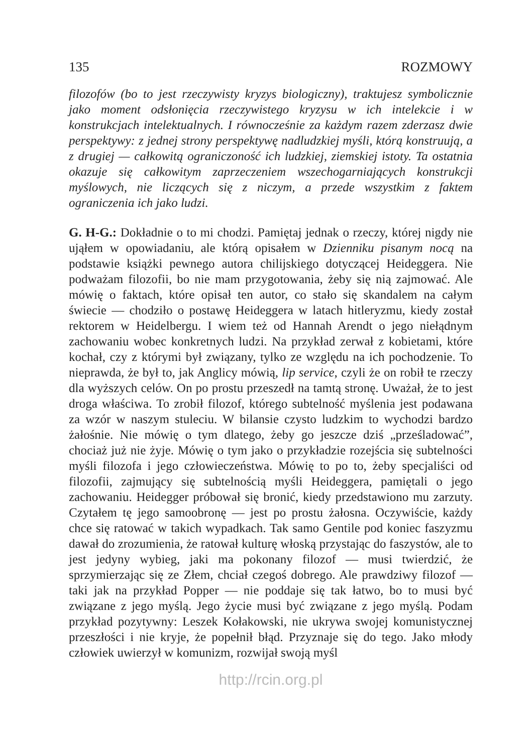135 ROZMOWY
filozofów (bo to jest rzeczywisty kryzys biologiczny), traktujesz symbolicznie jako moment odsłonięcia rzeczywistego kryzysu w ich intelekcie i w konstrukcjach intelektualnych. I równocześnie za każdym razem zderzasz dwie perspektywy: z jednej strony perspektywę nadludzkiej myśli, którą konstruują, a z drugiej — całkowitą ograniczoność ich ludzkiej, ziemskiej istoty. Ta ostatnia okazuje się całkowitym zaprzeczeniem wszechogarniających konstrukcji myślowych, nie liczących się z niczym, a przede wszystkim z faktem ograniczenia ich jako ludzi.
G. H-G.: Dokładnie o to mi chodzi. Pamiętaj jednak o rzeczy, której nigdy nie ująłem w opowiadaniu, ale którą opisałem w Dzienniku pisanym nocą na podstawie książki pewnego autora chilijskiego dotyczącej Heideggera. Nie podważam filozofii, bo nie mam przygotowania, żeby się nią zajmować. Ale mówię o faktach, które opisał ten autor, co stało się skandalem na całym świecie — chodziło o postawę Heideggera w latach hitleryzmu, kiedy został rektorem w Heidelbergu. I wiem też od Hannah Arendt o jego niełądnym zachowaniu wobec konkretnych ludzi. Na przykład zerwał z kobietami, które kochał, czy z którymi był związany, tylko ze względu na ich pochodzenie. To nieprawda, że był to, jak Anglicy mówią, lip service, czyli że on robił te rzeczy dla wyższych celów. On po prostu przeszedł na tamtą stronę. Uważał, że to jest droga właściwa. To zrobił filozof, którego subtelność myślenia jest podawana za wzór w naszym stuleciu. W bilansie czysto ludzkim to wychodzi bardzo żałośnie. Nie mówię o tym dlatego, żeby go jeszcze dziś „prześladować”, chociaż już nie żyje. Mówię o tym jako o przykładzie rozejścia się subtelności myśli filozofa i jego człowieczeństwa. Mówię to po to, żeby specjaliści od filozofii, zajmujący się subtelnością myśli Heideggera, pamiętali o jego zachowaniu. Heidegger próbował się bronić, kiedy przedstawiono mu zarzuty. Czytałem tę jego samoobronę — jest po prostu żałosna. Oczywiście, każdy chce się ratować w takich wypadkach. Tak samo Gentile pod koniec faszyzmu dawał do zrozumienia, że ratował kulturę włoską przystając do faszystów, ale to jest jedyny wybieg, jaki ma pokonany filozof — musi twierdzić, że sprzymierzając się ze Złem, chciał czegoś dobrego. Ale prawdziwy filozof — taki jak na przykład Popper — nie poddaje się tak łatwo, bo to musi być związane z jego myślą. Jego życie musi być związane z jego myślą. Podam przykład pozytywny: Leszek Kołakowski, nie ukrywa swojej komunistycznej przeszłości i nie kryje, że popełnił błąd. Przyznaje się do tego. Jako młody człowiek uwierzył w komunizm, rozwijał swoją myśl
http://rcin.org.pl